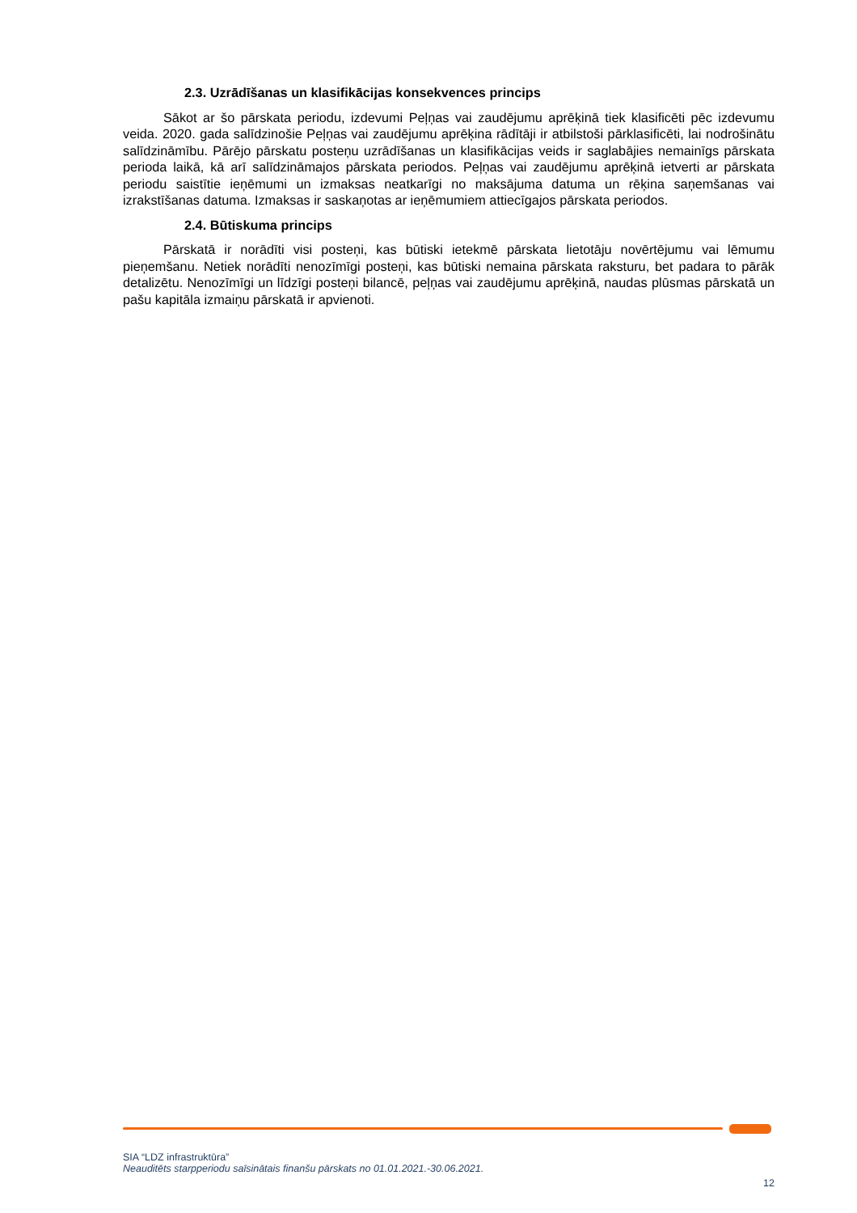2.3. Uzrādīšanas un klasifikācijas konsekvences princips
Sākot ar šo pārskata periodu, izdevumi Peļņas vai zaudējumu aprēķinā tiek klasificēti pēc izdevumu veida. 2020. gada salīdzinošie Peļņas vai zaudējumu aprēķina rādītāji ir atbilstoši pārklasificēti, lai nodrošinātu salīdzināmību. Pārējo pārskatu posteņu uzrādīšanas un klasifikācijas veids ir saglabājies nemainīgs pārskata perioda laikā, kā arī salīdzināmajos pārskata periodos. Peļņas vai zaudējumu aprēķinā ietverti ar pārskata periodu saistītie ieņēmumi un izmaksas neatkarīgi no maksājuma datuma un rēķina saņemšanas vai izrakstīšanas datuma. Izmaksas ir saskaņotas ar ieņēmumiem attiecīgajos pārskata periodos.
2.4. Būtiskuma princips
Pārskatā ir norādīti visi posteņi, kas būtiski ietekmē pārskata lietotāju novērtējumu vai lēmumu pieņemšanu. Netiek norādīti nenozīmīgi posteņi, kas būtiski nemaina pārskata raksturu, bet padara to pārāk detalizētu. Nenozīmīgi un līdzīgi posteņi bilancē, peļņas vai zaudējumu aprēķinā, naudas plūsmas pārskatā un pašu kapitāla izmaiņu pārskatā ir apvienoti.
SIA “LDZ infrastruktūra”
Neauditēts starpperiodu saīsinātais finanšu pārskats no 01.01.2021.-30.06.2021.
12